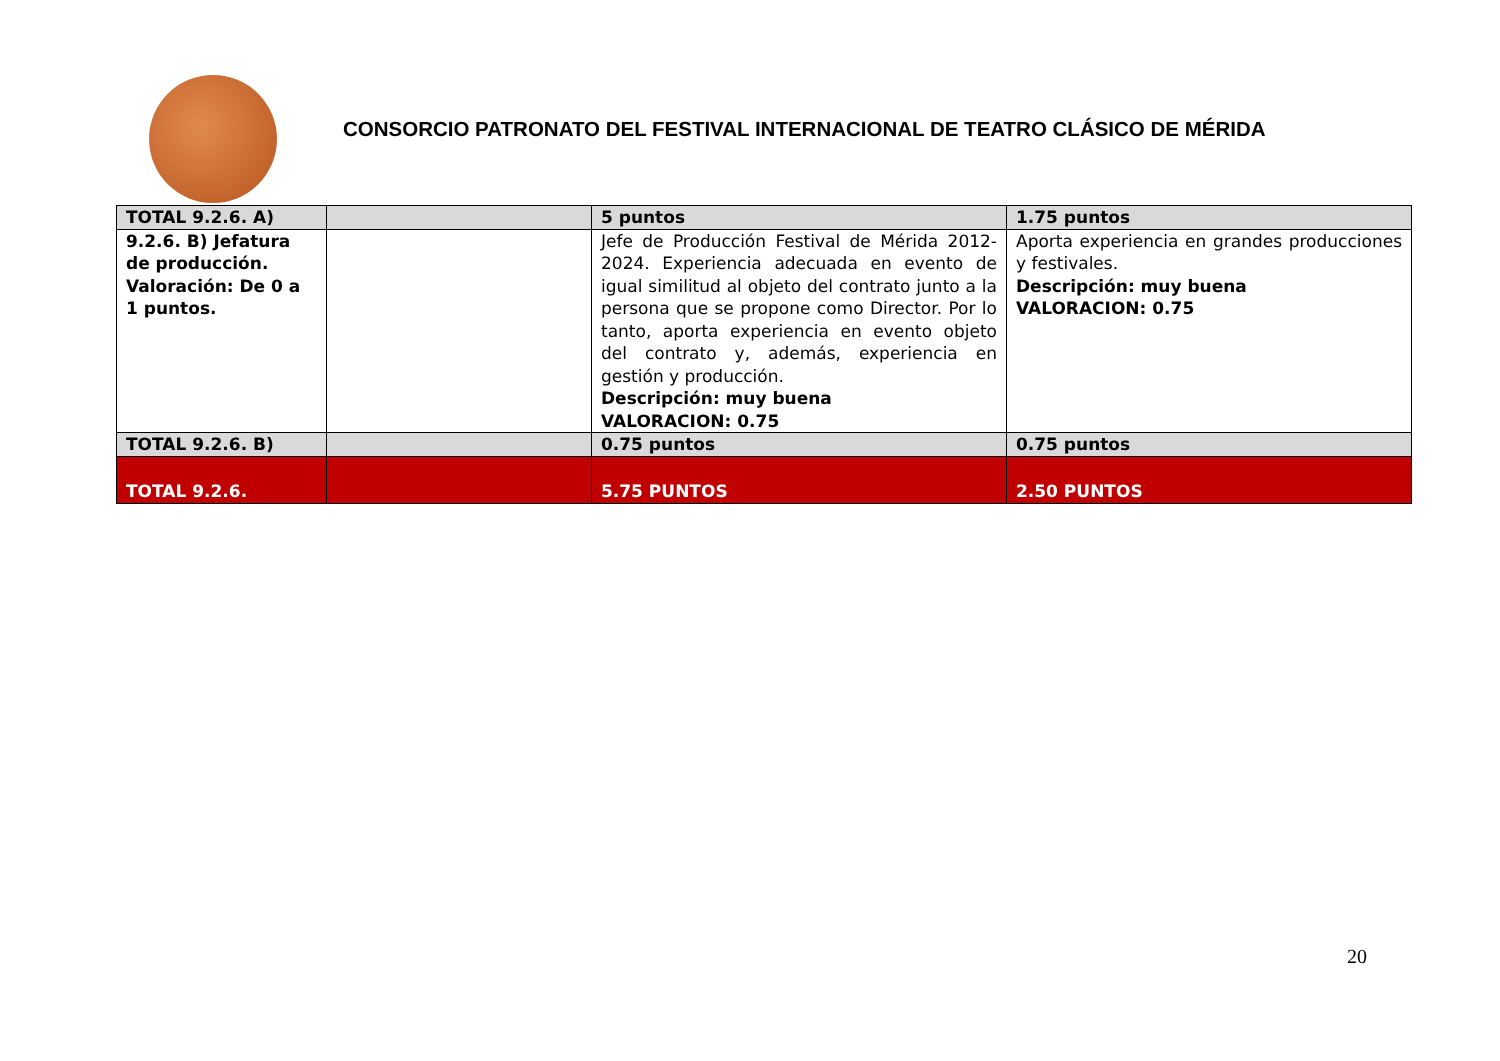CONSORCIO PATRONATO DEL FESTIVAL INTERNACIONAL DE TEATRO CLÁSICO DE MÉRIDA
| TOTAL 9.2.6. A) | | 5 puntos | 1.75 puntos |
| 9.2.6. B) Jefatura de producción. Valoración: De 0 a 1 puntos. | | Jefe de Producción Festival de Mérida 2012-2024. Experiencia adecuada en evento de igual similitud al objeto del contrato junto a la persona que se propone como Director. Por lo tanto, aporta experiencia en evento objeto del contrato y, además, experiencia en gestión y producción. Descripción: muy buena VALORACION: 0.75 | Aporta experiencia en grandes producciones y festivales. Descripción: muy buena VALORACION: 0.75 |
| TOTAL 9.2.6. B) | | 0.75 puntos | 0.75 puntos |
| TOTAL 9.2.6. | | 5.75 PUNTOS | 2.50 PUNTOS |
20